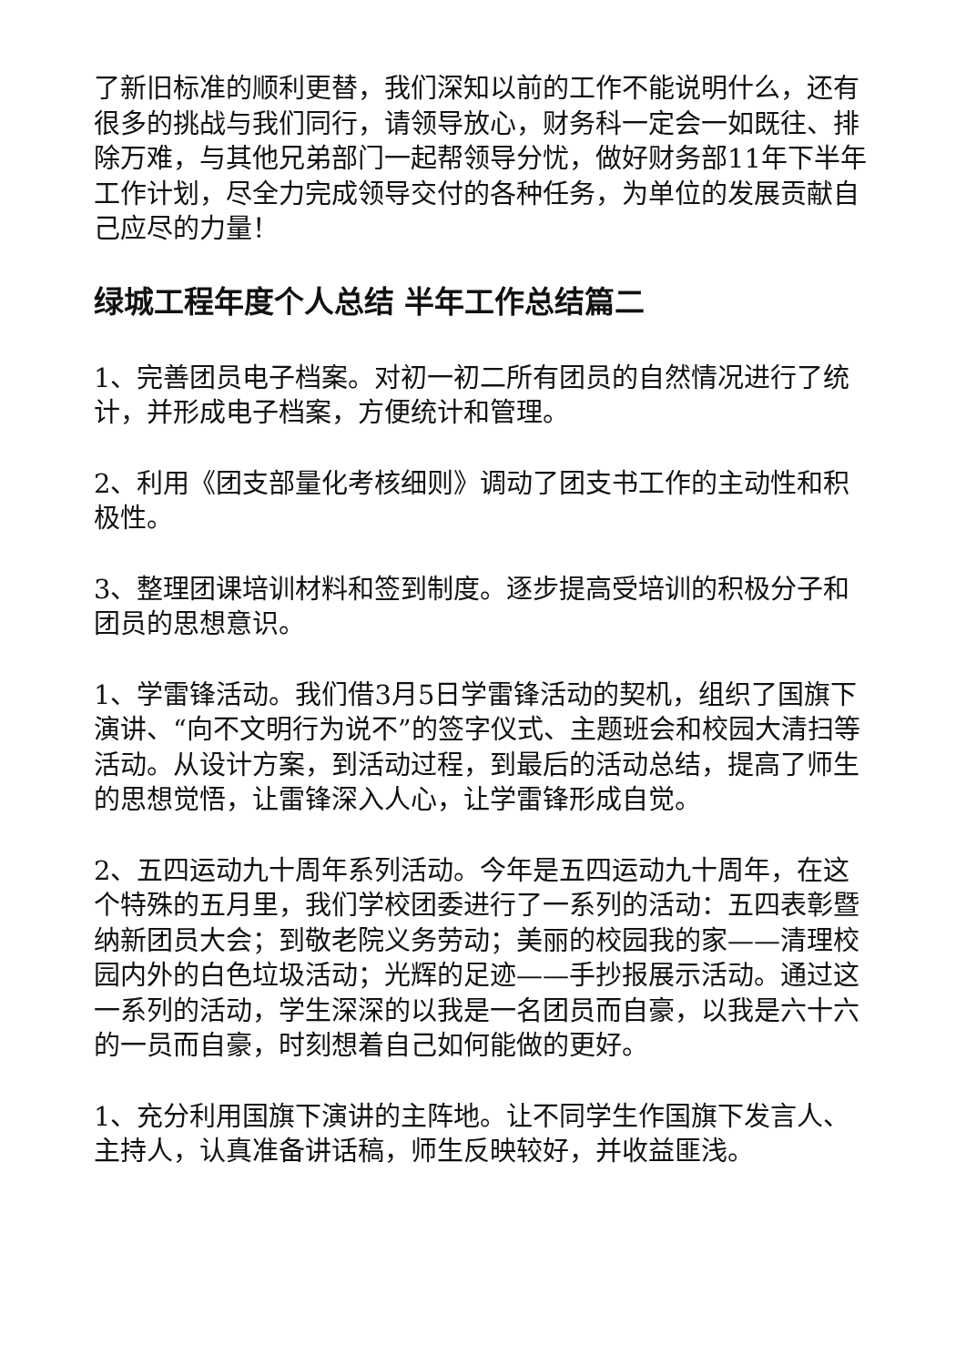了新旧标准的顺利更替，我们深知以前的工作不能说明什么，还有很多的挑战与我们同行，请领导放心，财务科一定会一如既往、排除万难，与其他兄弟部门一起帮领导分忧，做好财务部11年下半年工作计划，尽全力完成领导交付的各种任务，为单位的发展贡献自己应尽的力量！
绿城工程年度个人总结 半年工作总结篇二
1、完善团员电子档案。对初一初二所有团员的自然情况进行了统计，并形成电子档案，方便统计和管理。
2、利用《团支部量化考核细则》调动了团支书工作的主动性和积极性。
3、整理团课培训材料和签到制度。逐步提高受培训的积极分子和团员的思想意识。
1、学雷锋活动。我们借3月5日学雷锋活动的契机，组织了国旗下演讲、“向不文明行为说不”的签字仪式、主题班会和校园大清扫等活动。从设计方案，到活动过程，到最后的活动总结，提高了师生的思想觉悟，让雷锋深入人心，让学雷锋形成自觉。
2、五四运动九十周年系列活动。今年是五四运动九十周年，在这个特殊的五月里，我们学校团委进行了一系列的活动：五四表彰暨纳新团员大会；到敬老院义务劳动；美丽的校园我的家——清理校园内外的白色垃圾活动；光辉的足迹——手抄报展示活动。通过这一系列的活动，学生深深的以我是一名团员而自豪，以我是六十六的一员而自豪，时刻想着自己如何能做的更好。
1、充分利用国旗下演讲的主阵地。让不同学生作国旗下发言人、主持人，认真准备讲话稿，师生反映较好，并收益匪浅。